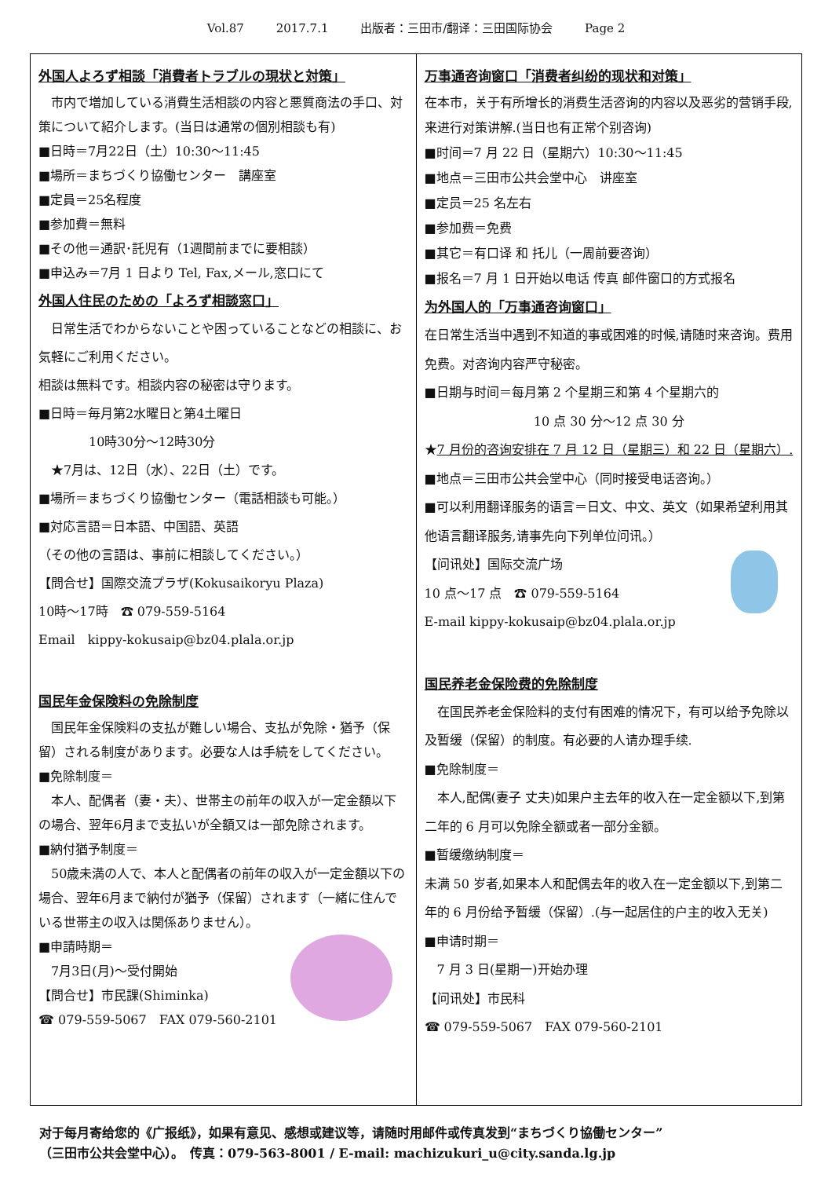Vol.87 2017.7.1 出版者：三田市/翻译：三田国际协会 Page 2
外国人よろず相談「消費者トラブルの現状と対策」
　市内で増加している消費生活相談の内容と悪質商法の手口、対策について紹介します。(当日は通常の個別相談も有)
■日時＝7月22日（土）10:30～11:45
■場所＝まちづくり協働センター　講座室
■定員＝25名程度
■参加費＝無料
■その他＝通訳･託児有（1週間前までに要相談）
■申込み＝7月 1 日より Tel, Fax,メール,窓口にて
外国人住民のための「よろず相談窓口」
　日常生活でわからないことや困っていることなどの相談に、お気軽にご利用ください。
相談は無料です。相談内容の秘密は守ります。
■日時＝毎月第2水曜日と第4土曜日
　　　　10時30分～12時30分
　★7月は、12日（水）、22日（土）です。
■場所＝まちづくり協働センター（電話相談も可能。）
■対応言語＝日本語、中国語、英語
（その他の言語は、事前に相談してください。）
【問合せ】国際交流プラザ(Kokusaikoryu Plaza)
10時～17時　☎ 079-559-5164
Email　kippy-kokusaip@bz04.plala.or.jp
国民年金保険料の免除制度
　国民年金保険料の支払が難しい場合、支払が免除・猶予（保留）される制度があります。必要な人は手続をしてください。
■免除制度＝
　本人、配偶者（妻・夫）、世帯主の前年の収入が一定金額以下の場合、翌年6月まで支払いが全額又は一部免除されます。
■納付猶予制度＝
　50歳未満の人で、本人と配偶者の前年の収入が一定金額以下の場合、翌年6月まで納付が猶予（保留）されます（一緒に住んでいる世帯主の収入は関係ありません）。
■申請時期＝
　7月3日(月)～受付開始
【問合せ】市民課(Shiminka)
☎ 079-559-5067　FAX 079-560-2101
万事通咨询窗口「消费者纠纷的现状和对策」
在本市，关于有所增长的消费生活咨询的内容以及恶劣的营销手段,来进行对策讲解.(当日也有正常个别咨询)
■时间＝7 月 22 日（星期六）10:30～11:45
■地点＝三田市公共会堂中心　讲座室
■定员＝25 名左右
■参加费＝免费
■其它＝有口译 和 托儿（一周前要咨询）
■报名＝7 月 1 日开始以电话 传真 邮件窗口的方式报名
为外国人的「万事通咨询窗口」
在日常生活当中遇到不知道的事或困难的时候,请随时来咨询。费用免费。对咨询内容严守秘密。
■日期与时间＝每月第 2 个星期三和第 4 个星期六的
10 点 30 分～12 点 30 分
★7 月份的咨询安排在 7 月 12 日（星期三）和 22 日（星期六）.
■地点＝三田市公共会堂中心（同时接受电话咨询。）
■可以利用翻译服务的语言＝日文、中文、英文（如果希望利用其他语言翻译服务,请事先向下列单位问讯。）
【问讯处】国际交流广场
10 点～17 点　☎ 079-559-5164
E-mail kippy-kokusaip@bz04.plala.or.jp
国民养老金保险费的免除制度
　在国民养老金保险料的支付有困难的情况下，有可以给予免除以及暂缓（保留）的制度。有必要的人请办理手续.
■免除制度＝
　本人,配偶(妻子 丈夫)如果户主去年的收入在一定金额以下,到第二年的 6 月可以免除全额或者一部分金额。
■暂缓缴纳制度＝
未满 50 岁者,如果本人和配偶去年的收入在一定金额以下,到第二年的 6 月份给予暂缓（保留）.(与一起居住的户主的收入无关)
■申请时期＝
　7 月 3 日(星期一)开始办理
【问讯处】市民科
☎ 079-559-5067　FAX 079-560-2101
对于每月寄给您的《广报纸》，如果有意见、感想或建议等，请随时用邮件或传真发到“まちづくり協働センター”
（三田市公共会堂中心）。　传真：079-563-8001 / E-mail: machizukuri_u@city.sanda.lg.jp